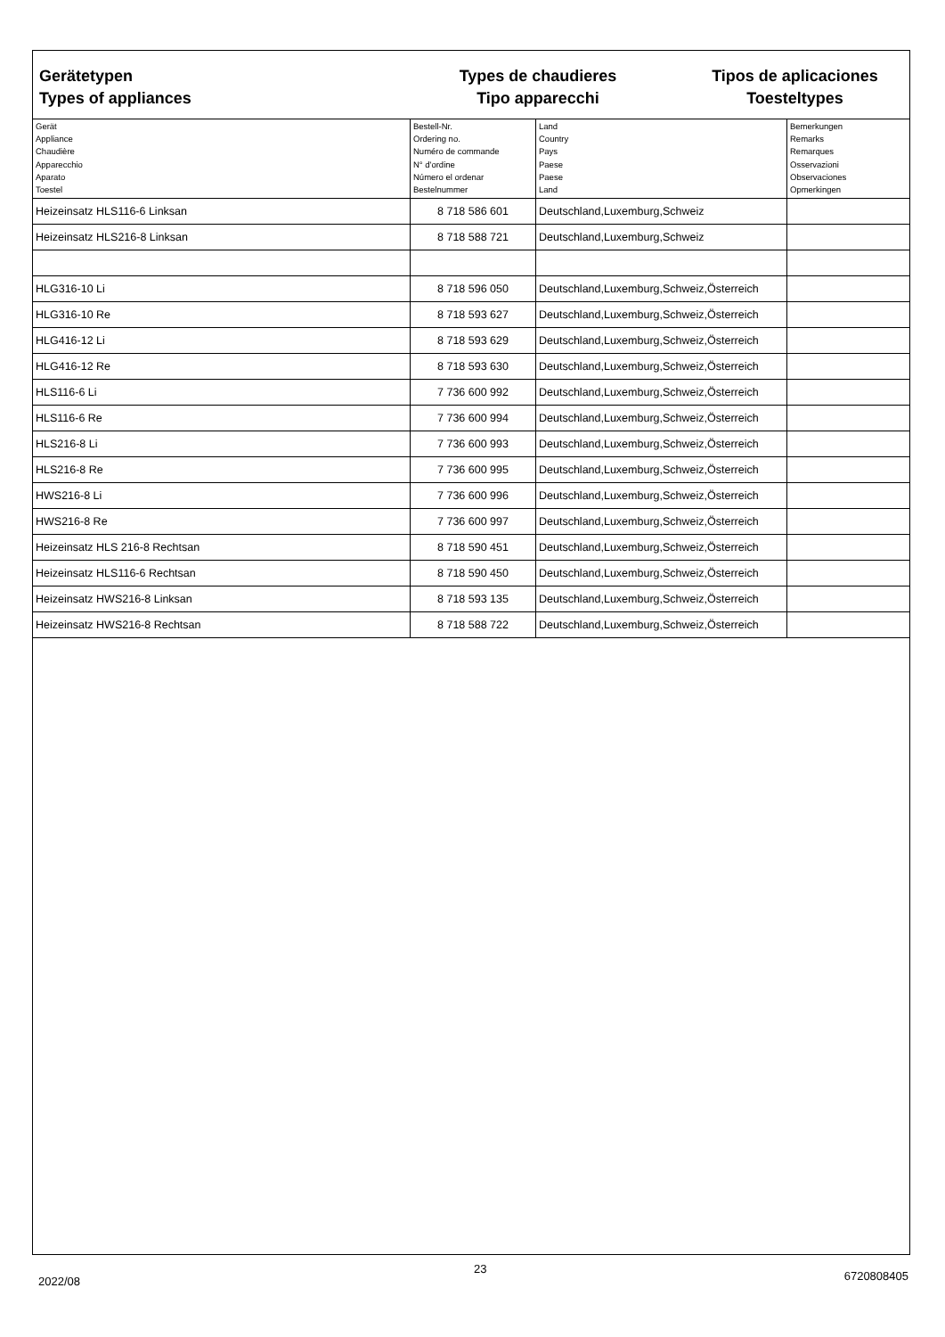Gerätetypen
Types of appliances
Types de chaudieres
Tipo apparecchi
Tipos de aplicaciones
Toesteltypes
| Gerät Appliance Chaudière Apparecchio Aparato Toestel | Bestell-Nr. Ordering no. Numéro de commande N° d'ordine Número el ordenar Bestelnummer | Land Country Pays Paese Paese Land | Bemerkungen Remarks Remarques Osservazioni Observaciones Opmerkingen |
| --- | --- | --- | --- |
| Heizeinsatz HLS116-6 Linksan | 8 718 586 601 | Deutschland,Luxemburg,Schweiz | |
| Heizeinsatz HLS216-8 Linksan | 8 718 588 721 | Deutschland,Luxemburg,Schweiz | |
| HLG316-10 Li | 8 718 596 050 | Deutschland,Luxemburg,Schweiz,Österreich | |
| HLG316-10 Re | 8 718 593 627 | Deutschland,Luxemburg,Schweiz,Österreich | |
| HLG416-12 Li | 8 718 593 629 | Deutschland,Luxemburg,Schweiz,Österreich | |
| HLG416-12 Re | 8 718 593 630 | Deutschland,Luxemburg,Schweiz,Österreich | |
| HLS116-6 Li | 7 736 600 992 | Deutschland,Luxemburg,Schweiz,Österreich | |
| HLS116-6 Re | 7 736 600 994 | Deutschland,Luxemburg,Schweiz,Österreich | |
| HLS216-8 Li | 7 736 600 993 | Deutschland,Luxemburg,Schweiz,Österreich | |
| HLS216-8 Re | 7 736 600 995 | Deutschland,Luxemburg,Schweiz,Österreich | |
| HWS216-8 Li | 7 736 600 996 | Deutschland,Luxemburg,Schweiz,Österreich | |
| HWS216-8 Re | 7 736 600 997 | Deutschland,Luxemburg,Schweiz,Österreich | |
| Heizeinsatz HLS 216-8 Rechtsan | 8 718 590 451 | Deutschland,Luxemburg,Schweiz,Österreich | |
| Heizeinsatz HLS116-6 Rechtsan | 8 718 590 450 | Deutschland,Luxemburg,Schweiz,Österreich | |
| Heizeinsatz HWS216-8 Linksan | 8 718 593 135 | Deutschland,Luxemburg,Schweiz,Österreich | |
| Heizeinsatz HWS216-8 Rechtsan | 8 718 588 722 | Deutschland,Luxemburg,Schweiz,Österreich | |
2022/08
23
6720808405